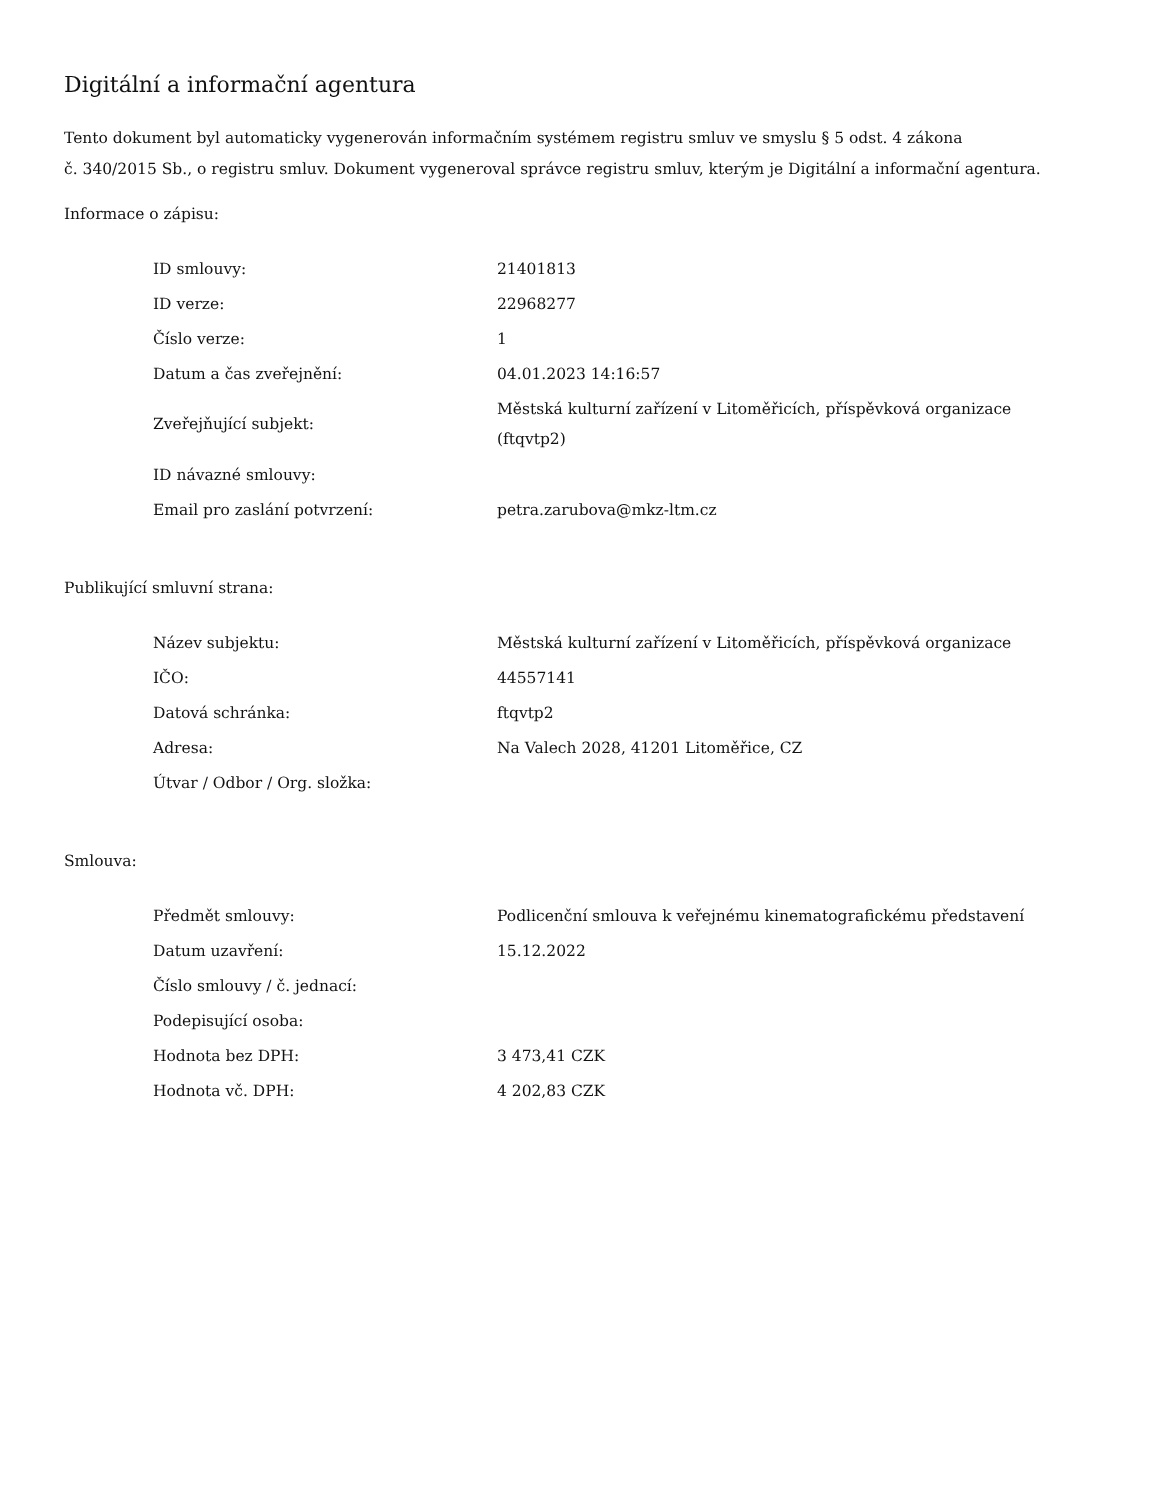Digitální a informační agentura
Tento dokument byl automaticky vygenerován informačním systémem registru smluv ve smyslu § 5 odst. 4 zákona
č. 340/2015 Sb., o registru smluv. Dokument vygeneroval správce registru smluv, kterým je Digitální a informační agentura.
Informace o zápisu:
| ID smlouvy: | 21401813 |
| ID verze: | 22968277 |
| Číslo verze: | 1 |
| Datum a čas zveřejnění: | 04.01.2023 14:16:57 |
| Zveřejňující subjekt: | Městská kulturní zařízení v Litoměřicích, příspěvková organizace (ftqvtp2) |
| ID návazné smlouvy: | |
| Email pro zaslání potvrzení: | petra.zarubova@mkz-ltm.cz |
Publikující smluvní strana:
| Název subjektu: | Městská kulturní zařízení v Litoměřicích, příspěvková organizace |
| IČO: | 44557141 |
| Datová schránka: | ftqvtp2 |
| Adresa: | Na Valech 2028, 41201 Litoměřice, CZ |
| Útvar / Odbor / Org. složka: | |
Smlouva:
| Předmět smlouvy: | Podlicenční smlouva k veřejnému kinematografickému představení |
| Datum uzavření: | 15.12.2022 |
| Číslo smlouvy / č. jednací: | |
| Podepisující osoba: | |
| Hodnota bez DPH: | 3 473,41 CZK |
| Hodnota vč. DPH: | 4 202,83 CZK |